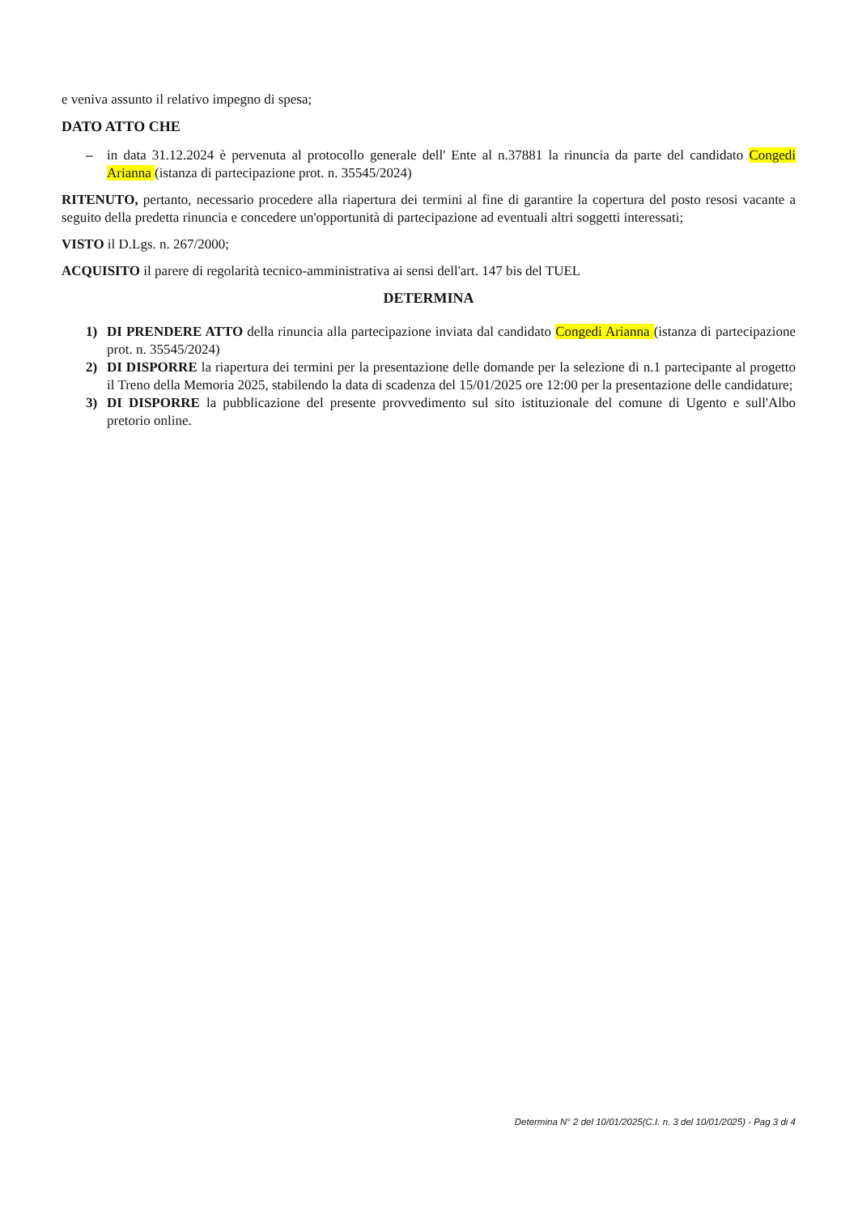e veniva assunto il relativo impegno di spesa;
DATO ATTO CHE
– in data 31.12.2024 è pervenuta al protocollo generale dell' Ente al n.37881 la rinuncia da parte del candidato Congedi Arianna (istanza di partecipazione prot. n. 35545/2024)
RITENUTO, pertanto, necessario procedere alla riapertura dei termini al fine di garantire la copertura del posto resosi vacante a seguito della predetta rinuncia e concedere un'opportunità di partecipazione ad eventuali altri soggetti interessati;
VISTO il D.Lgs. n. 267/2000;
ACQUISITO il parere di regolarità tecnico-amministrativa ai sensi dell'art. 147 bis del TUEL
DETERMINA
1) DI PRENDERE ATTO della rinuncia alla partecipazione inviata dal candidato Congedi Arianna (istanza di partecipazione prot. n. 35545/2024)
2) DI DISPORRE la riapertura dei termini per la presentazione delle domande per la selezione di n.1 partecipante al progetto il Treno della Memoria 2025, stabilendo la data di scadenza del 15/01/2025 ore 12:00 per la presentazione delle candidature;
3) DI DISPORRE la pubblicazione del presente provvedimento sul sito istituzionale del comune di Ugento e sull'Albo pretorio online.
Determina N° 2 del 10/01/2025(C.I. n. 3 del 10/01/2025) - Pag 3 di 4